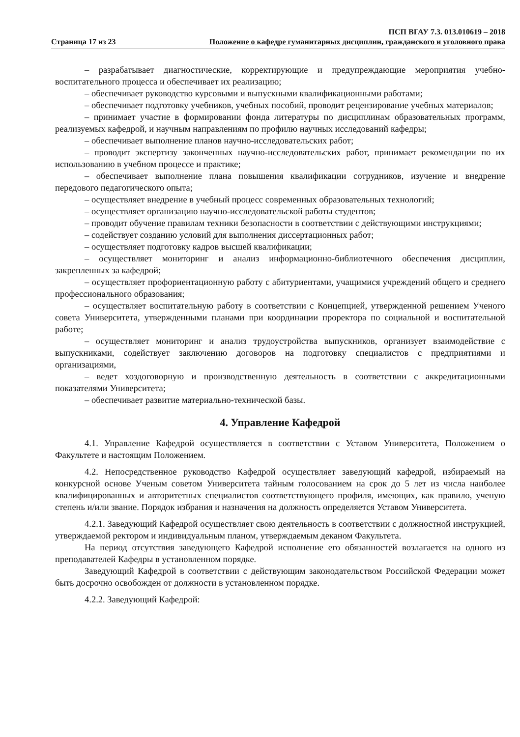Страница 17 из 23
ПСП ВГАУ 7.3. 013.010619 – 2018
Положение о кафедре гуманитарных дисциплин, гражданского и уголовного права
– разрабатывает диагностические, корректирующие и предупреждающие мероприятия учебно-воспитательного процесса и обеспечивает их реализацию;
– обеспечивает руководство курсовыми и выпускными квалификационными работами;
– обеспечивает подготовку учебников, учебных пособий, проводит рецензирование учебных материалов;
– принимает участие в формировании фонда литературы по дисциплинам образовательных программ, реализуемых кафедрой, и научным направлениям по профилю научных исследований кафедры;
– обеспечивает выполнение планов научно-исследовательских работ;
– проводит экспертизу законченных научно-исследовательских работ, принимает рекомендации по их использованию в учебном процессе и практике;
– обеспечивает выполнение плана повышения квалификации сотрудников, изучение и внедрение передового педагогического опыта;
– осуществляет внедрение в учебный процесс современных образовательных технологий;
– осуществляет организацию научно-исследовательской работы студентов;
– проводит обучение правилам техники безопасности в соответствии с действующими инструкциями;
– содействует созданию условий для выполнения диссертационных работ;
– осуществляет подготовку кадров высшей квалификации;
– осуществляет мониторинг и анализ информационно-библиотечного обеспечения дисциплин, закрепленных за кафедрой;
– осуществляет профориентационную работу с абитуриентами, учащимися учреждений общего и среднего профессионального образования;
– осуществляет воспитательную работу в соответствии с Концепцией, утвержденной решением Ученого совета Университета, утвержденными планами при координации проректора по социальной и воспитательной работе;
– осуществляет мониторинг и анализ трудоустройства выпускников, организует взаимодействие с выпускниками, содействует заключению договоров на подготовку специалистов с предприятиями и организациями,
– ведет хоздоговорную и производственную деятельность в соответствии с аккредитационными показателями Университета;
– обеспечивает развитие материально-технической базы.
4. Управление Кафедрой
4.1. Управление Кафедрой осуществляется в соответствии с Уставом Университета, Положением о Факультете и настоящим Положением.
4.2. Непосредственное руководство Кафедрой осуществляет заведующий кафедрой, избираемый на конкурсной основе Ученым советом Университета тайным голосованием на срок до 5 лет из числа наиболее квалифицированных и авторитетных специалистов соответствующего профиля, имеющих, как правило, ученую степень и/или звание. Порядок избрания и назначения на должность определяется Уставом Университета.
4.2.1. Заведующий Кафедрой осуществляет свою деятельность в соответствии с должностной инструкцией, утверждаемой ректором и индивидуальным планом, утверждаемым деканом Факультета.
На период отсутствия заведующего Кафедрой исполнение его обязанностей возлагается на одного из преподавателей Кафедры в установленном порядке.
Заведующий Кафедрой в соответствии с действующим законодательством Российской Федерации может быть досрочно освобожден от должности в установленном порядке.
4.2.2. Заведующий Кафедрой: